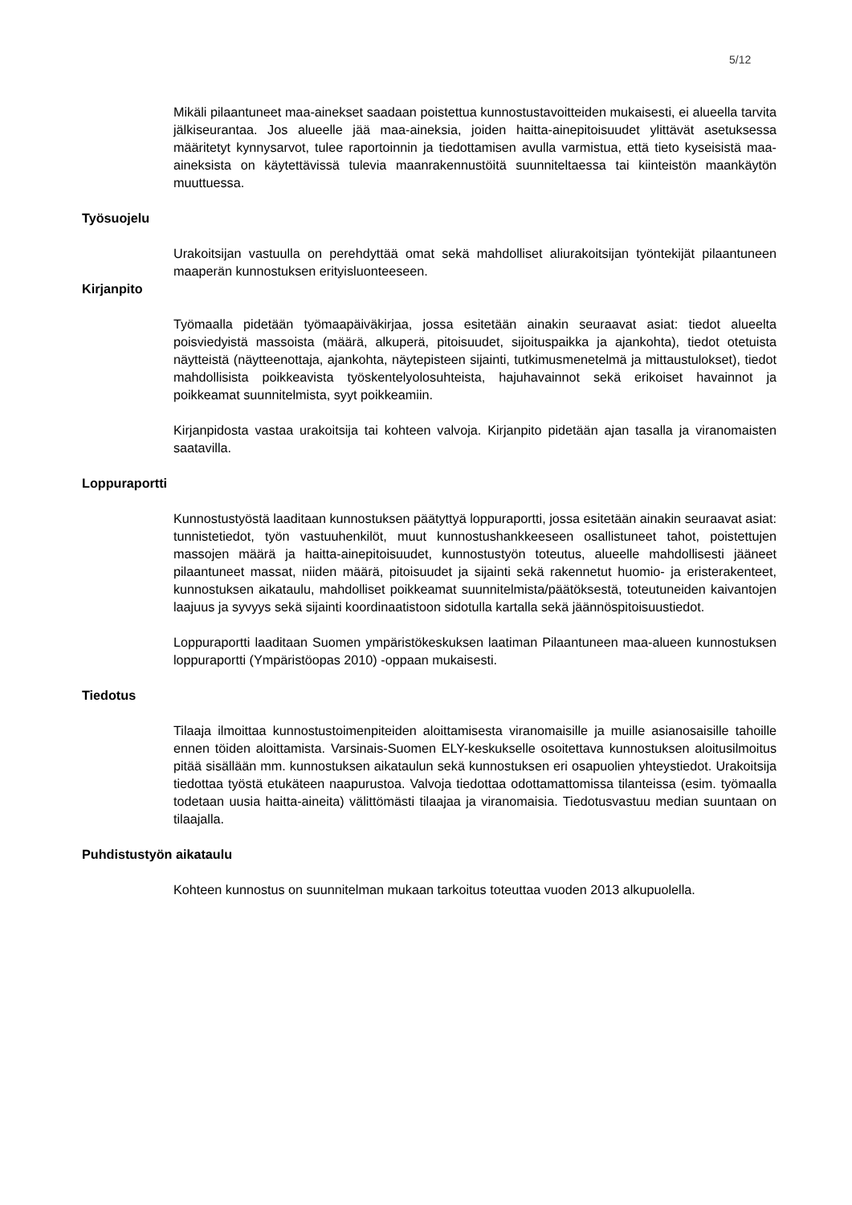5/12
Mikäli pilaantuneet maa-ainekset saadaan poistettua kunnostustavoitteiden mukaisesti, ei alueella tarvita jälkiseurantaa. Jos alueelle jää maa-aineksia, joiden haitta-ainepitoisuudet ylittävät asetuksessa määritetyt kynnysarvot, tulee raportoinnin ja tiedottamisen avulla varmistua, että tieto kyseisistä maa-aineksista on käytettävissä tulevia maanrakennustöitä suunniteltaessa tai kiinteistön maankäytön muuttuessa.
Työsuojelu
Urakoitsijan vastuulla on perehdyttää omat sekä mahdolliset aliurakoitsijan työntekijät pilaantuneen maaperän kunnostuksen erityisluonteeseen.
Kirjanpito
Työmaalla pidetään työmaapäiväkirjaa, jossa esitetään ainakin seuraavat asiat: tiedot alueelta poisviedyistä massoista (määrä, alkuperä, pitoisuudet, sijoituspaikka ja ajankohta), tiedot otetuista näytteistä (näytteenottaja, ajankohta, näytepisteen sijainti, tutkimusmenetelmä ja mittaustulokset), tiedot mahdollisista poikkeavista työskentelyolosuhteista, hajuhavainnot sekä erikoiset havainnot ja poikkeamat suunnitelmista, syyt poikkeamiin.
Kirjanpidosta vastaa urakoitsija tai kohteen valvoja. Kirjanpito pidetään ajan tasalla ja viranomaisten saatavilla.
Loppuraportti
Kunnostustyöstä laaditaan kunnostuksen päätyttyä loppuraportti, jossa esitetään ainakin seuraavat asiat: tunnistetiedot, työn vastuuhenkilöt, muut kunnostushankkeeseen osallistuneet tahot, poistettujen massojen määrä ja haitta-ainepitoisuudet, kunnostustyön toteutus, alueelle mahdollisesti jääneet pilaantuneet massat, niiden määrä, pitoisuudet ja sijainti sekä rakennetut huomio- ja eristerakenteet, kunnostuksen aikataulu, mahdolliset poikkeamat suunnitelmista/päätöksestä, toteutuneiden kaivantojen laajuus ja syvyys sekä sijainti koordinaatistoon sidotulla kartalla sekä jäännöspitoisuustiedot.
Loppuraportti laaditaan Suomen ympäristökeskuksen laatiman Pilaantuneen maa-alueen kunnostuksen loppuraportti (Ympäristöopas 2010) -oppaan mukaisesti.
Tiedotus
Tilaaja ilmoittaa kunnostustoimenpiteiden aloittamisesta viranomaisille ja muille asianosaisille tahoille ennen töiden aloittamista. Varsinais-Suomen ELY-keskukselle osoitettava kunnostuksen aloitusilmoitus pitää sisällään mm. kunnostuksen aikataulun sekä kunnostuksen eri osapuolien yhteystiedot. Urakoitsija tiedottaa työstä etukäteen naapurustoa. Valvoja tiedottaa odottamattomissa tilanteissa (esim. työmaalla todetaan uusia haitta-aineita) välittömästi tilaajaa ja viranomaisia. Tiedotusvastuu median suuntaan on tilaajalla.
Puhdistustyön aikataulu
Kohteen kunnostus on suunnitelman mukaan tarkoitus toteuttaa vuoden 2013 alkupuolella.